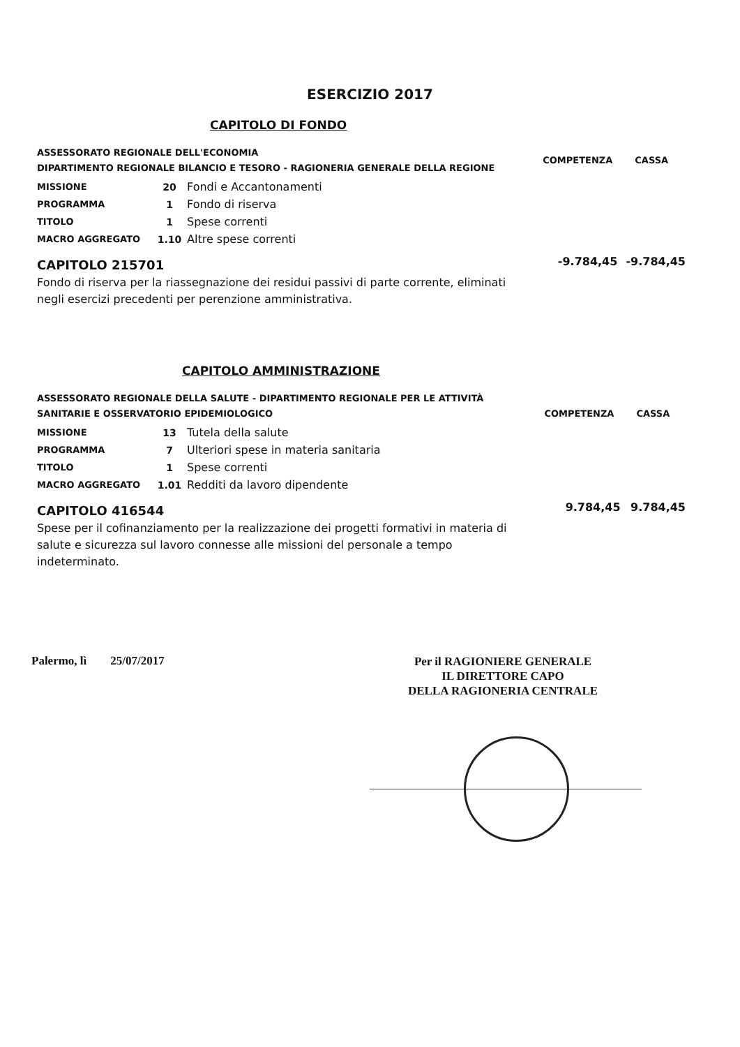ESERCIZIO 2017
CAPITOLO DI FONDO
| ASSESSORATO REGIONALE DELL'ECONOMIA DIPARTIMENTO REGIONALE BILANCIO E TESORO - RAGIONERIA GENERALE DELLA REGIONE | | | COMPETENZA | CASSA |
| MISSIONE | 20 | Fondi e Accantonamenti | | |
| PROGRAMMA | 1 | Fondo di riserva | | |
| TITOLO | 1 | Spese correnti | | |
| MACRO AGGREGATO | 1.10 | Altre spese correnti | | |
| CAPITOLO 215701 | | | -9.784,45 | -9.784,45 |
Fondo di riserva per la riassegnazione dei residui passivi di parte corrente, eliminati negli esercizi precedenti per perenzione amministrativa.
CAPITOLO AMMINISTRAZIONE
| ASSESSORATO REGIONALE DELLA SALUTE - DIPARTIMENTO REGIONALE PER LE ATTIVITÀ SANITARIE E OSSERVATORIO EPIDEMIOLOGICO | | | COMPETENZA | CASSA |
| MISSIONE | 13 | Tutela della salute | | |
| PROGRAMMA | 7 | Ulteriori spese in materia sanitaria | | |
| TITOLO | 1 | Spese correnti | | |
| MACRO AGGREGATO | 1.01 | Redditi da lavoro dipendente | | |
| CAPITOLO 416544 | | | 9.784,45 | 9.784,45 |
Spese per il cofinanziamento per la realizzazione dei progetti formativi in materia di salute e sicurezza sul lavoro connesse alle missioni del personale a tempo indeterminato.
Palermo, lì 25/07/2017
Per il RAGIONIERE GENERALE
IL DIRETTORE CAPO
DELLA RAGIONERIA CENTRALE